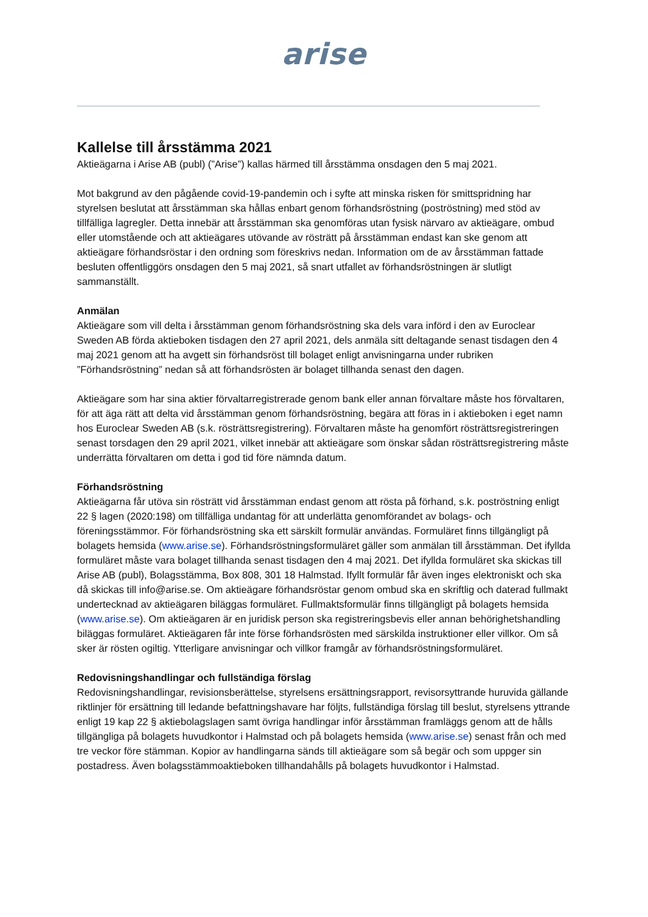arise
Kallelse till årsstämma 2021
Aktieägarna i Arise AB (publ) (”Arise”) kallas härmed till årsstämma onsdagen den 5 maj 2021.
Mot bakgrund av den pågående covid-19-pandemin och i syfte att minska risken för smittspridning har styrelsen beslutat att årsstämman ska hållas enbart genom förhandsröstning (poströstning) med stöd av tillfälliga lagregler. Detta innebär att årsstämman ska genomföras utan fysisk närvaro av aktieägare, ombud eller utomstående och att aktieägares utövande av rösträtt på årsstämman endast kan ske genom att aktieägare förhandsröstar i den ordning som föreskrivs nedan. Information om de av årsstämman fattade besluten offentliggörs onsdagen den 5 maj 2021, så snart utfallet av förhandsröstningen är slutligt sammanställt.
Anmälan
Aktieägare som vill delta i årsstämman genom förhandsröstning ska dels vara införd i den av Euroclear Sweden AB förda aktieboken tisdagen den 27 april 2021, dels anmäla sitt deltagande senast tisdagen den 4 maj 2021 genom att ha avgett sin förhandsröst till bolaget enligt anvisningarna under rubriken ”Förhandsröstning” nedan så att förhandsrösten är bolaget tillhanda senast den dagen.
Aktieägare som har sina aktier förvaltarregistrerade genom bank eller annan förvaltare måste hos förvaltaren, för att äga rätt att delta vid årsstämman genom förhandsröstning, begära att föras in i aktieboken i eget namn hos Euroclear Sweden AB (s.k. rösträttsregistrering). Förvaltaren måste ha genomfört rösträttsregistreringen senast torsdagen den 29 april 2021, vilket innebär att aktieägare som önskar sådan rösträttsregistrering måste underrätta förvaltaren om detta i god tid före nämnda datum.
Förhandsröstning
Aktieägarna får utöva sin rösträtt vid årsstämman endast genom att rösta på förhand, s.k. poströstning enligt 22 § lagen (2020:198) om tillfälliga undantag för att underlätta genomförandet av bolags- och föreningsstämmor. För förhandsröstning ska ett särskilt formulär användas. Formuläret finns tillgängligt på bolagets hemsida (www.arise.se). Förhandsröstningsformuläret gäller som anmälan till årsstämman. Det ifyllda formuläret måste vara bolaget tillhanda senast tisdagen den 4 maj 2021. Det ifyllda formuläret ska skickas till Arise AB (publ), Bolagsstämma, Box 808, 301 18 Halmstad. Ifyllt formulär får även inges elektroniskt och ska då skickas till info@arise.se. Om aktieägare förhandsröstar genom ombud ska en skriftlig och daterad fullmakt undertecknad av aktieägaren biläggas formuläret. Fullmaktsformulär finns tillgängligt på bolagets hemsida (www.arise.se). Om aktieägaren är en juridisk person ska registreringsbevis eller annan behörighetshandling biläggas formuläret. Aktieägaren får inte förse förhandsrösten med särskilda instruktioner eller villkor. Om så sker är rösten ogiltig. Ytterligare anvisningar och villkor framgår av förhandsröstningsformuläret.
Redovisningshandlingar och fullständiga förslag
Redovisningshandlingar, revisionsberättelse, styrelsens ersättningsrapport, revisorsyttrande huruvida gällande riktlinjer för ersättning till ledande befattningshavare har följts, fullständiga förslag till beslut, styrelsens yttrande enligt 19 kap 22 § aktiebolagslagen samt övriga handlingar inför årsstämman framläggs genom att de hålls tillgängliga på bolagets huvudkontor i Halmstad och på bolagets hemsida (www.arise.se) senast från och med tre veckor före stämman. Kopior av handlingarna sänds till aktieägare som så begär och som uppger sin postadress. Även bolagsstämmoaktieboken tillhandahålls på bolagets huvudkontor i Halmstad.